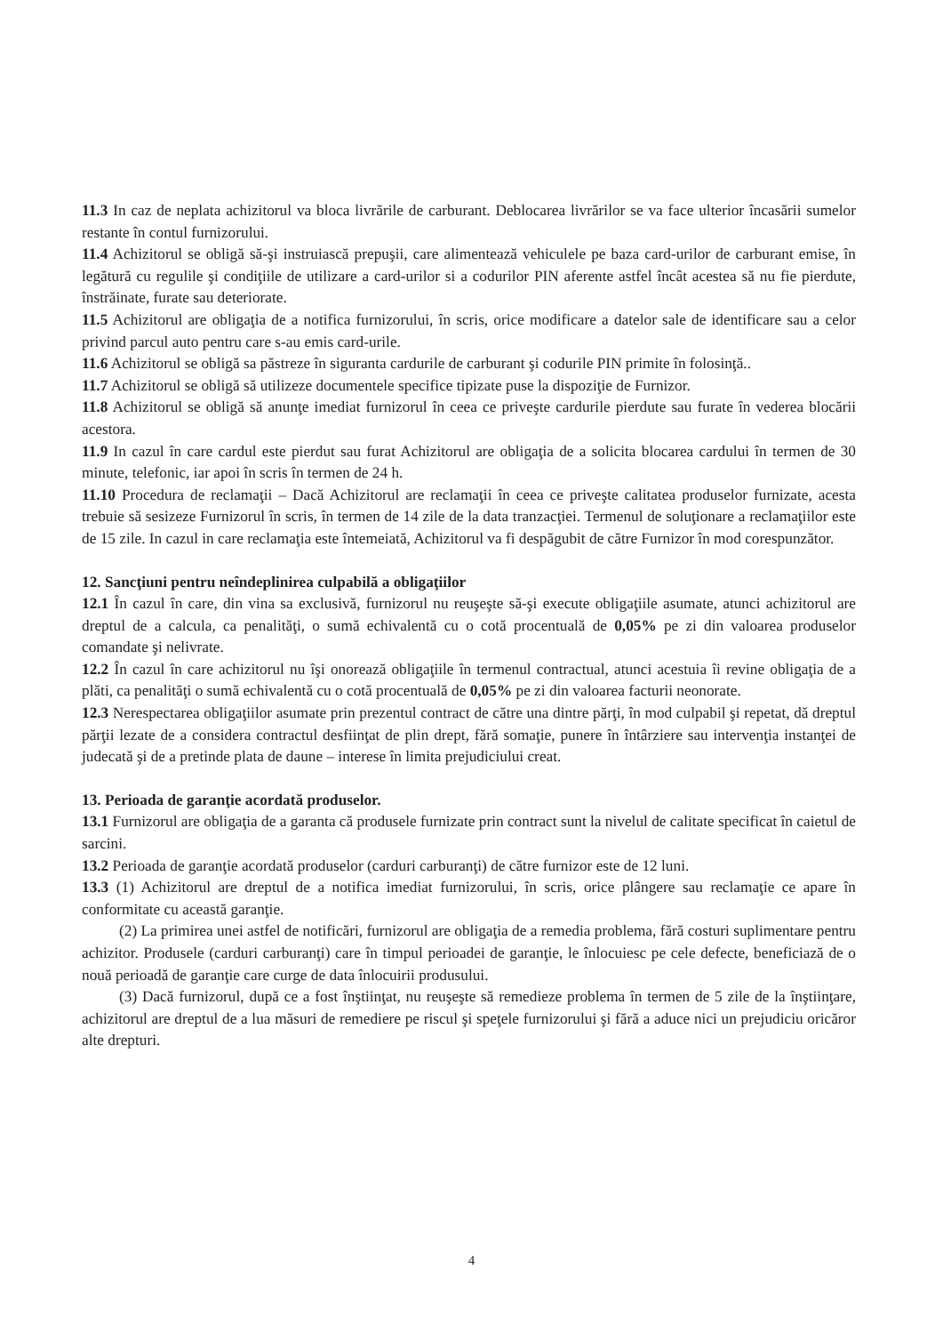11.3 In caz de neplata achizitorul va bloca livrările de carburant. Deblocarea livrărilor se va face ulterior încasării sumelor restante în contul furnizorului.
11.4 Achizitorul se obligă să-şi instruiască prepuşii, care alimentează vehiculele pe baza card-urilor de carburant emise, în legătură cu regulile şi condiţiile de utilizare a card-urilor si a codurilor PIN aferente astfel încât acestea să nu fie pierdute, înstrăinate, furate sau deteriorate.
11.5 Achizitorul are obligaţia de a notifica furnizorului, în scris, orice modificare a datelor sale de identificare sau a celor privind parcul auto pentru care s-au emis card-urile.
11.6 Achizitorul se obligă sa păstreze în siguranta cardurile de carburant şi codurile PIN primite în folosinţă..
11.7 Achizitorul se obligă să utilizeze documentele specifice tipizate puse la dispoziţie de Furnizor.
11.8 Achizitorul se obligă să anunţe imediat furnizorul în ceea ce priveşte cardurile pierdute sau furate în vederea blocării acestora.
11.9 In cazul în care cardul este pierdut sau furat Achizitorul are obligaţia de a solicita blocarea cardului în termen de 30 minute, telefonic, iar apoi în scris în termen de 24 h.
11.10 Procedura de reclamaţii – Dacă Achizitorul are reclamaţii în ceea ce priveşte calitatea produselor furnizate, acesta trebuie să sesizeze Furnizorul în scris, în termen de 14 zile de la data tranzacţiei. Termenul de soluţionare a reclamaţiilor este de 15 zile. In cazul in care reclamaţia este întemeiată, Achizitorul va fi despăgubit de către Furnizor în mod corespunzător.
12. Sancţiuni pentru neîndeplinirea culpabilă a obligaţiilor
12.1 În cazul în care, din vina sa exclusivă, furnizorul nu reuşeşte să-şi execute obligaţiile asumate, atunci achizitorul are dreptul de a calcula, ca penalităţi, o sumă echivalentă cu o cotă procentuală de 0,05% pe zi din valoarea produselor comandate şi nelivrate.
12.2 În cazul în care achizitorul nu îşi onorează obligaţiile în termenul contractual, atunci acestuia îi revine obligaţia de a plăti, ca penalităţi o sumă echivalentă cu o cotă procentuală de 0,05% pe zi din valoarea facturii neonorate.
12.3 Nerespectarea obligaţiilor asumate prin prezentul contract de către una dintre părţi, în mod culpabil şi repetat, dă dreptul părţii lezate de a considera contractul desfiinţat de plin drept, fără somaţie, punere în întârziere sau intervenţia instanţei de judecată şi de a pretinde plata de daune – interese în limita prejudiciului creat.
13. Perioada de garanţie acordată produselor.
13.1 Furnizorul are obligaţia de a garanta că produsele furnizate prin contract sunt la nivelul de calitate specificat în caietul de sarcini.
13.2 Perioada de garanţie acordată produselor (carduri carburanţi) de către furnizor este de 12 luni.
13.3 (1) Achizitorul are dreptul de a notifica imediat furnizorului, în scris, orice plângere sau reclamaţie ce apare în conformitate cu această garanţie.
(2) La primirea unei astfel de notificări, furnizorul are obligaţia de a remedia problema, fără costuri suplimentare pentru achizitor. Produsele (carduri carburanţi) care în timpul perioadei de garanţie, le înlocuiesc pe cele defecte, beneficiază de o nouă perioadă de garanţie care curge de data înlocuirii produsului.
(3) Dacă furnizorul, după ce a fost înştiinţat, nu reuşeşte să remedieze problema în termen de 5 zile de la înştiinţare, achizitorul are dreptul de a lua măsuri de remediere pe riscul şi speţele furnizorului şi fără a aduce nici un prejudiciu oricăror alte drepturi.
4